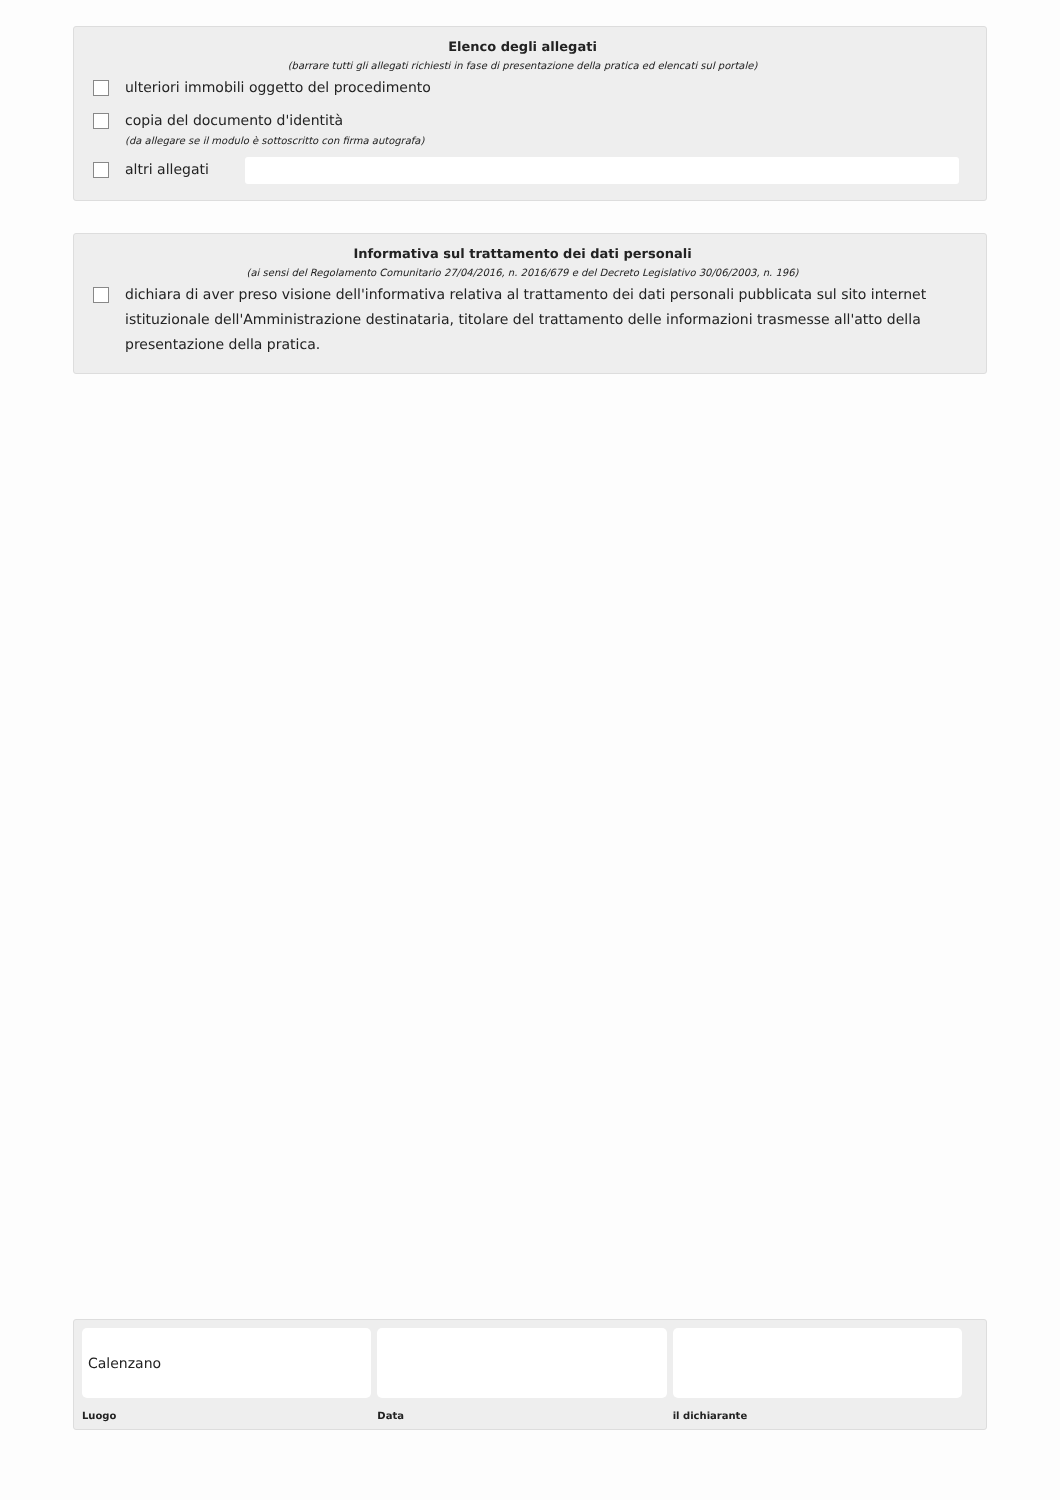Elenco degli allegati
(barrare tutti gli allegati richiesti in fase di presentazione della pratica ed elencati sul portale)
ulteriori immobili oggetto del procedimento
copia del documento d'identità
(da allegare se il modulo è sottoscritto con firma autografa)
altri allegati
Informativa sul trattamento dei dati personali
(ai sensi del Regolamento Comunitario 27/04/2016, n. 2016/679 e del Decreto Legislativo 30/06/2003, n. 196)
dichiara di aver preso visione dell'informativa relativa al trattamento dei dati personali pubblicata sul sito internet istituzionale dell'Amministrazione destinataria, titolare del trattamento delle informazioni trasmesse all'atto della presentazione della pratica.
Calenzano
Luogo
Data il dichiarante